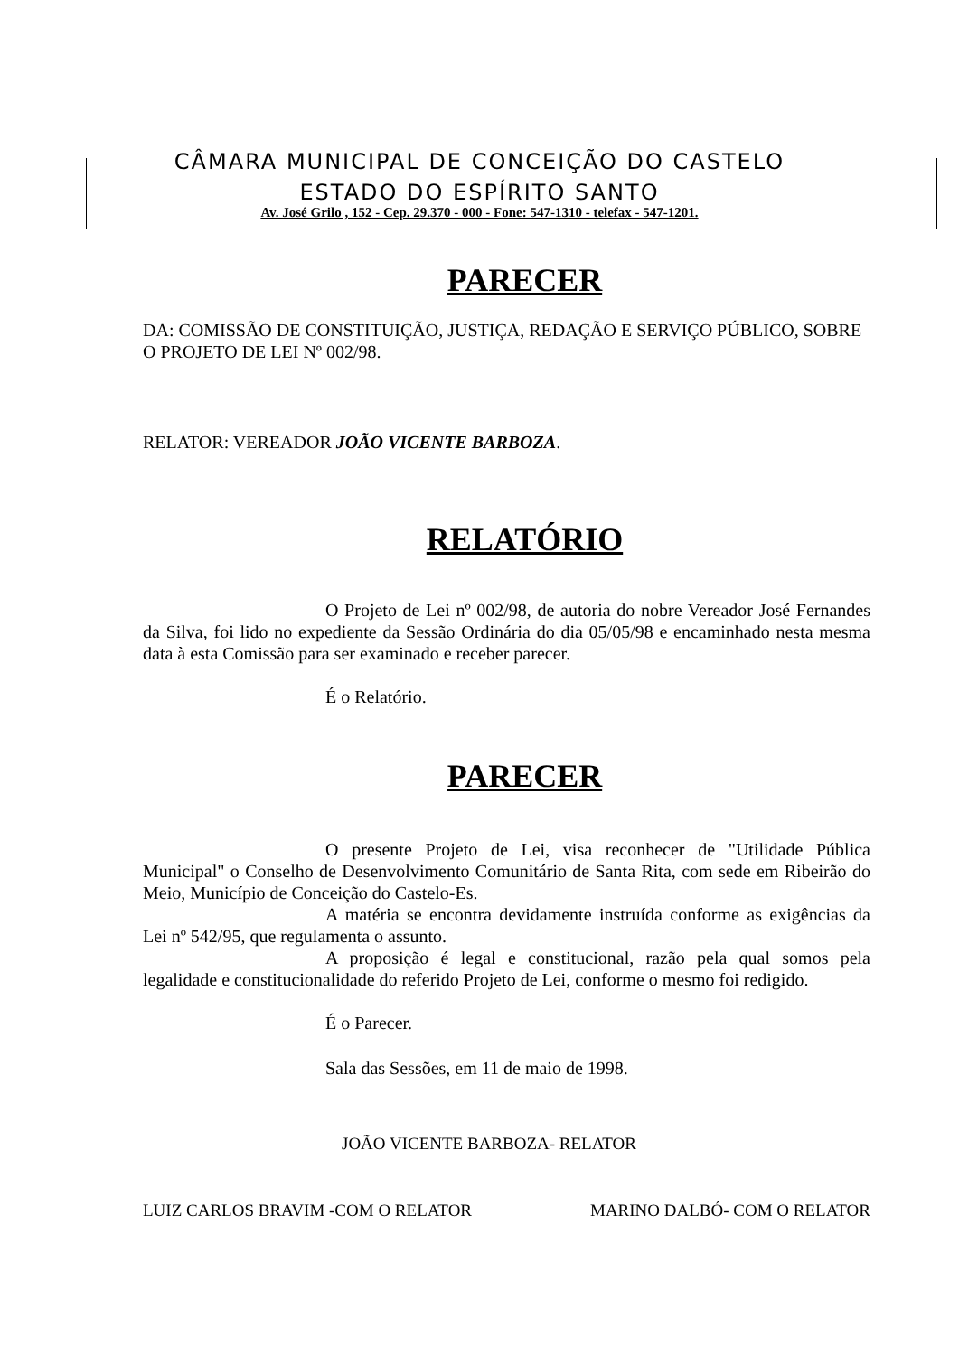CÂMARA MUNICIPAL DE CONCEIÇÃO DO CASTELO
ESTADO DO ESPÍRITO SANTO
Av. José Grilo , 152 - Cep. 29.370 - 000 - Fone: 547-1310 - telefax - 547-1201.
PARECER
DA: COMISSÃO DE CONSTITUIÇÃO, JUSTIÇA, REDAÇÃO E SERVIÇO PÚBLICO, SOBRE O PROJETO DE LEI Nº 002/98.
RELATOR: VEREADOR JOÃO VICENTE BARBOZA.
RELATÓRIO
O Projeto de Lei nº 002/98, de autoria do nobre Vereador José Fernandes da Silva, foi lido no expediente da Sessão Ordinária do dia 05/05/98 e encaminhado nesta mesma data à esta Comissão para ser examinado e receber parecer.
É o Relatório.
PARECER
O presente Projeto de Lei, visa reconhecer de "Utilidade Pública Municipal" o Conselho de Desenvolvimento Comunitário de Santa Rita, com sede em Ribeirão do Meio, Município de Conceição do Castelo-Es.
A matéria se encontra devidamente instruída conforme as exigências da Lei nº 542/95, que regulamenta o assunto.
A proposição é legal e constitucional, razão pela qual somos pela legalidade e constitucionalidade do referido Projeto de Lei, conforme o mesmo foi redigido.
É o Parecer.
Sala das Sessões, em 11 de maio de 1998.
JOÃO VICENTE BARBOZA- RELATOR
LUIZ CARLOS BRAVIM -COM O RELATOR MARINO DALBÓ- COM O RELATOR